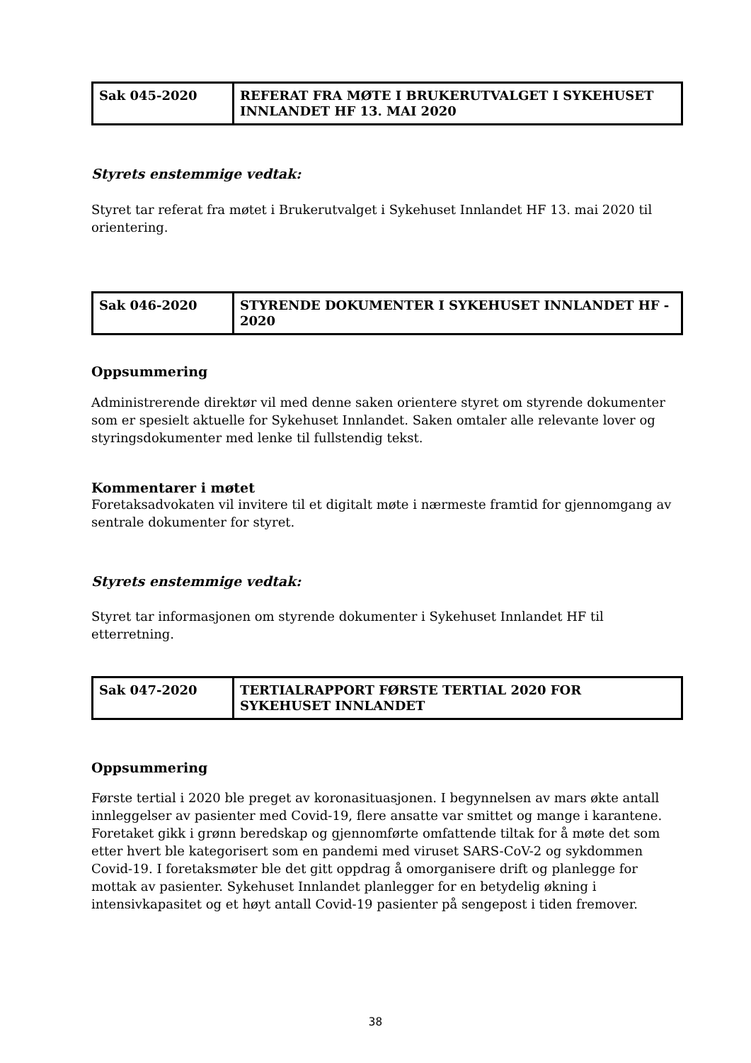| Sak 045-2020 | REFERAT FRA MØTE I BRUKERUTVALGET I SYKEHUSET INNLANDET HF 13. MAI 2020 |
Styrets enstemmige vedtak:
Styret tar referat fra møtet i Brukerutvalget i Sykehuset Innlandet HF 13. mai 2020 til orientering.
| Sak 046-2020 | STYRENDE DOKUMENTER I SYKEHUSET INNLANDET HF - 2020 |
Oppsummering
Administrerende direktør vil med denne saken orientere styret om styrende dokumenter som er spesielt aktuelle for Sykehuset Innlandet. Saken omtaler alle relevante lover og styringsdokumenter med lenke til fullstendig tekst.
Kommentarer i møtet
Foretaksadvokaten vil invitere til et digitalt møte i nærmeste framtid for gjennomgang av sentrale dokumenter for styret.
Styrets enstemmige vedtak:
Styret tar informasjonen om styrende dokumenter i Sykehuset Innlandet HF til etterretning.
| Sak 047-2020 | TERTIALRAPPORT FØRSTE TERTIAL 2020 FOR SYKEHUSET INNLANDET |
Oppsummering
Første tertial i 2020 ble preget av koronasituasjonen. I begynnelsen av mars økte antall innleggelser av pasienter med Covid-19, flere ansatte var smittet og mange i karantene. Foretaket gikk i grønn beredskap og gjennomførte omfattende tiltak for å møte det som etter hvert ble kategorisert som en pandemi med viruset SARS-CoV-2 og sykdommen Covid-19. I foretaksmøter ble det gitt oppdrag å omorganisere drift og planlegge for mottak av pasienter. Sykehuset Innlandet planlegger for en betydelig økning i intensivkapasitet og et høyt antall Covid-19 pasienter på sengepost i tiden fremover.
38